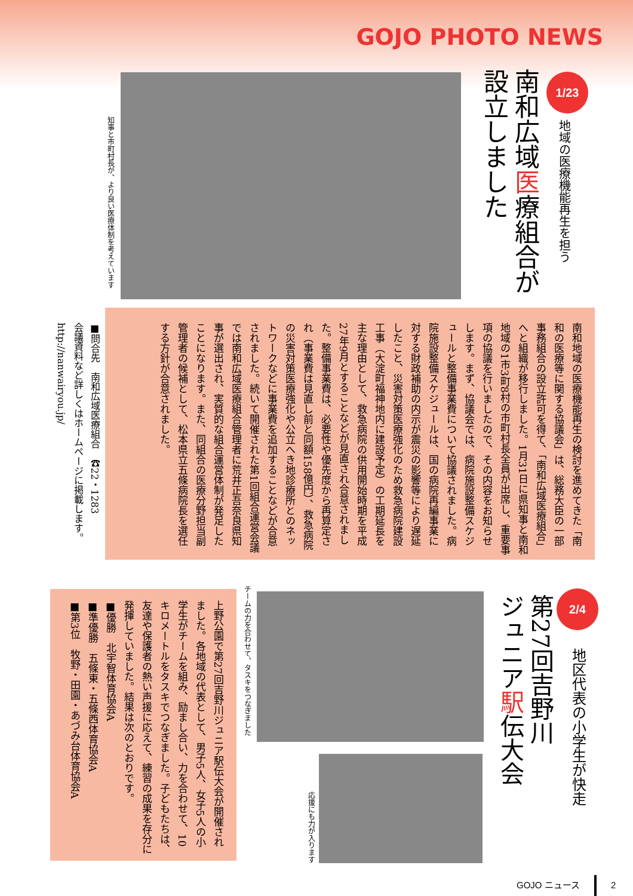GOJO PHOTO NEWS
1/23
地域の医療機能再生を担う
南和広域医療組合が
設立しました
知事と市町村長が、より良い医療体制を考えています
南和地域の医療機能再生の検討を進めてきた「南和の医療等に関する協議会」は、総務大臣の一部事務組合の設立許可を得て、「南和広域医療組合」へと組織が移行しました。1月31日に県知事と南和地域の1市3町8村の市町村長全員が出席し、重要事項の協議を行いましたので、その内容をお知らせします。まず、協議会では、病院施設整備スケジュールと整備事業費について協議されました。病院施設整備スケジュールは、国の病院再編事業に対する財政補助の内示が震災の影響等により遅延したこと、災害対策医療強化のため救急病院建設工事（大淀町福神地内に建設予定）の工期延長を主な理由として、救急病院の供用開始時期を平成27年9月とすることなどが見直され合意されました。整備事業費は、必要性や優先度から再算定され（事業費は見直し前と同額158億円）、救急病院の災害対策医療強化や公立へき地診療所とのネットワークなどに事業費を追加することなどが合意されました。続いて開催された第1回組合運営会議では南和広域医療組合管理者に荒井正吾奈良県知事が選出され、実質的な組合運営体制が発足したことになります。また、同組合の医療分野担当副管理者の候補として、松本県立五條病院長を選任する方針が合意されました。
■問合先　南和広域医療組合　☎22・1283
会議資料など詳しくはホームページに掲載します。
http://nanwairyou.jp/
2/4
地区代表の小学生が快走
第27回吉野川
ジュニア駅伝大会
チームの力を合わせて、タスキをつなぎました
応援にも力が入ります
上野公園で第27回吉野川ジュニア駅伝大会が開催されました。各地域の代表として、男子5人、女子5人の小学生がチームを組み、励まし合い、力を合わせて、10キロメートルをタスキでつなぎました。子どもたちは、友達や保護者の熱い声援に応えて、練習の成果を存分に発揮していました。結果は次のとおりです。
■優勝　北宇智体育協会A
■準優勝　五條東・五條西体育協会A
■第3位　牧野・田園・あづみ台体育協会A
GOJO ニュース 2